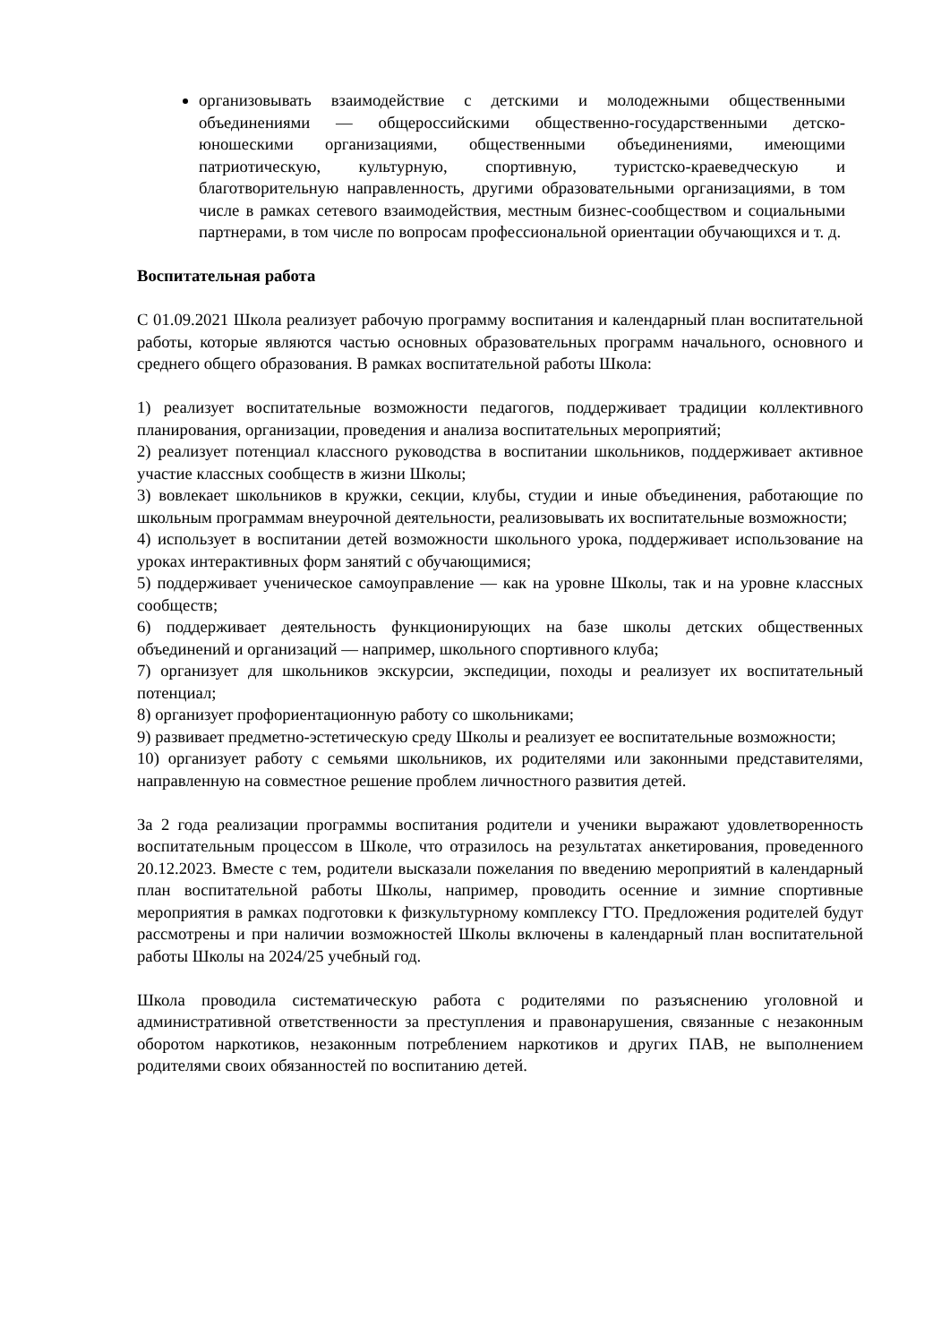организовывать взаимодействие с детскими и молодежными общественными объединениями — общероссийскими общественно-государственными детско-юношескими организациями, общественными объединениями, имеющими патриотическую, культурную, спортивную, туристско-краеведческую и благотворительную направленность, другими образовательными организациями, в том числе в рамках сетевого взаимодействия, местным бизнес-сообществом и социальными партнерами, в том числе по вопросам профессиональной ориентации обучающихся и т. д.
Воспитательная работа
С 01.09.2021 Школа реализует рабочую программу воспитания и календарный план воспитательной работы, которые являются частью основных образовательных программ начального, основного и среднего общего образования. В рамках воспитательной работы Школа:
1) реализует воспитательные возможности педагогов, поддерживает традиции коллективного планирования, организации, проведения и анализа воспитательных мероприятий;
2) реализует потенциал классного руководства в воспитании школьников, поддерживает активное участие классных сообществ в жизни Школы;
3) вовлекает школьников в кружки, секции, клубы, студии и иные объединения, работающие по школьным программам внеурочной деятельности, реализовывать их воспитательные возможности;
4) использует в воспитании детей возможности школьного урока, поддерживает использование на уроках интерактивных форм занятий с обучающимися;
5) поддерживает ученическое самоуправление — как на уровне Школы, так и на уровне классных сообществ;
6) поддерживает деятельность функционирующих на базе школы детских общественных объединений и организаций — например, школьного спортивного клуба;
7) организует для школьников экскурсии, экспедиции, походы и реализует их воспитательный потенциал;
8) организует профориентационную работу со школьниками;
9) развивает предметно-эстетическую среду Школы и реализует ее воспитательные возможности;
10) организует работу с семьями школьников, их родителями или законными представителями, направленную на совместное решение проблем личностного развития детей.
За 2 года реализации программы воспитания родители и ученики выражают удовлетворенность воспитательным процессом в Школе, что отразилось на результатах анкетирования, проведенного 20.12.2023. Вместе с тем, родители высказали пожелания по введению мероприятий в календарный план воспитательной работы Школы, например, проводить осенние и зимние спортивные мероприятия в рамках подготовки к физкультурному комплексу ГТО. Предложения родителей будут рассмотрены и при наличии возможностей Школы включены в календарный план воспитательной работы Школы на 2024/25 учебный год.
Школа проводила систематическую работа с родителями по разъяснению уголовной и административной ответственности за преступления и правонарушения, связанные с незаконным оборотом наркотиков, незаконным потреблением наркотиков и других ПАВ, не выполнением родителями своих обязанностей по воспитанию детей.